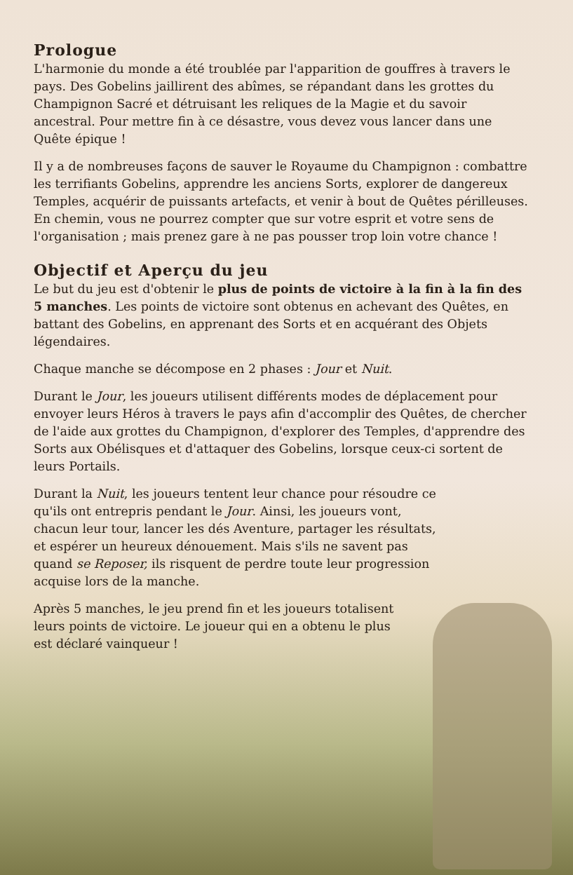Prologue
L'harmonie du monde a été troublée par l'apparition de gouffres à travers le pays. Des Gobelins jaillirent des abîmes, se répandant dans les grottes du Champignon Sacré et détruisant les reliques de la Magie et du savoir ancestral. Pour mettre fin à ce désastre, vous devez vous lancer dans une Quête épique !
Il y a de nombreuses façons de sauver le Royaume du Champignon : combattre les terrifiants Gobelins, apprendre les anciens Sorts, explorer de dangereux Temples, acquérir de puissants artefacts, et venir à bout de Quêtes périlleuses. En chemin, vous ne pourrez compter que sur votre esprit et votre sens de l'organisation ; mais prenez gare à ne pas pousser trop loin votre chance !
Objectif et Aperçu du jeu
Le but du jeu est d'obtenir le plus de points de victoire à la fin à la fin des 5 manches. Les points de victoire sont obtenus en achevant des Quêtes, en battant des Gobelins, en apprenant des Sorts et en acquérant des Objets légendaires.
Chaque manche se décompose en 2 phases : Jour et Nuit.
Durant le Jour, les joueurs utilisent différents modes de déplacement pour envoyer leurs Héros à travers le pays afin d'accomplir des Quêtes, de chercher de l'aide aux grottes du Champignon, d'explorer des Temples, d'apprendre des Sorts aux Obélisques et d'attaquer des Gobelins, lorsque ceux-ci sortent de leurs Portails.
Durant la Nuit, les joueurs tentent leur chance pour résoudre ce qu'ils ont entrepris pendant le Jour. Ainsi, les joueurs vont, chacun leur tour, lancer les dés Aventure, partager les résultats, et espérer un heureux dénouement. Mais s'ils ne savent pas quand se Reposer, ils risquent de perdre toute leur progression acquise lors de la manche.
Après 5 manches, le jeu prend fin et les joueurs totalisent leurs points de victoire. Le joueur qui en a obtenu le plus est déclaré vainqueur !